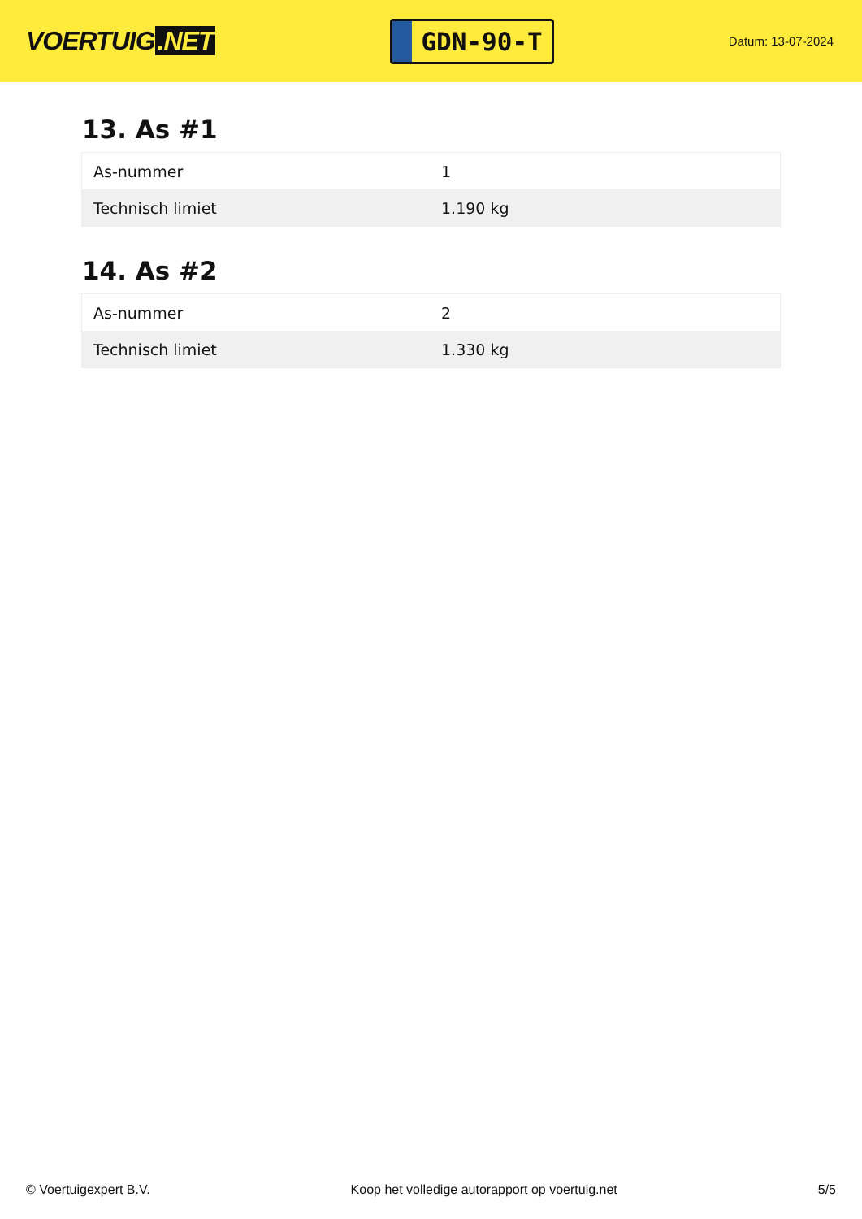VOERTUIG.NET
GDN-90-T
Datum: 13-07-2024
13. As #1
| As-nummer | 1 |
| Technisch limiet | 1.190 kg |
14. As #2
| As-nummer | 2 |
| Technisch limiet | 1.330 kg |
© Voertuigexpert B.V. Koop het volledige autorapport op voertuig.net 5/5